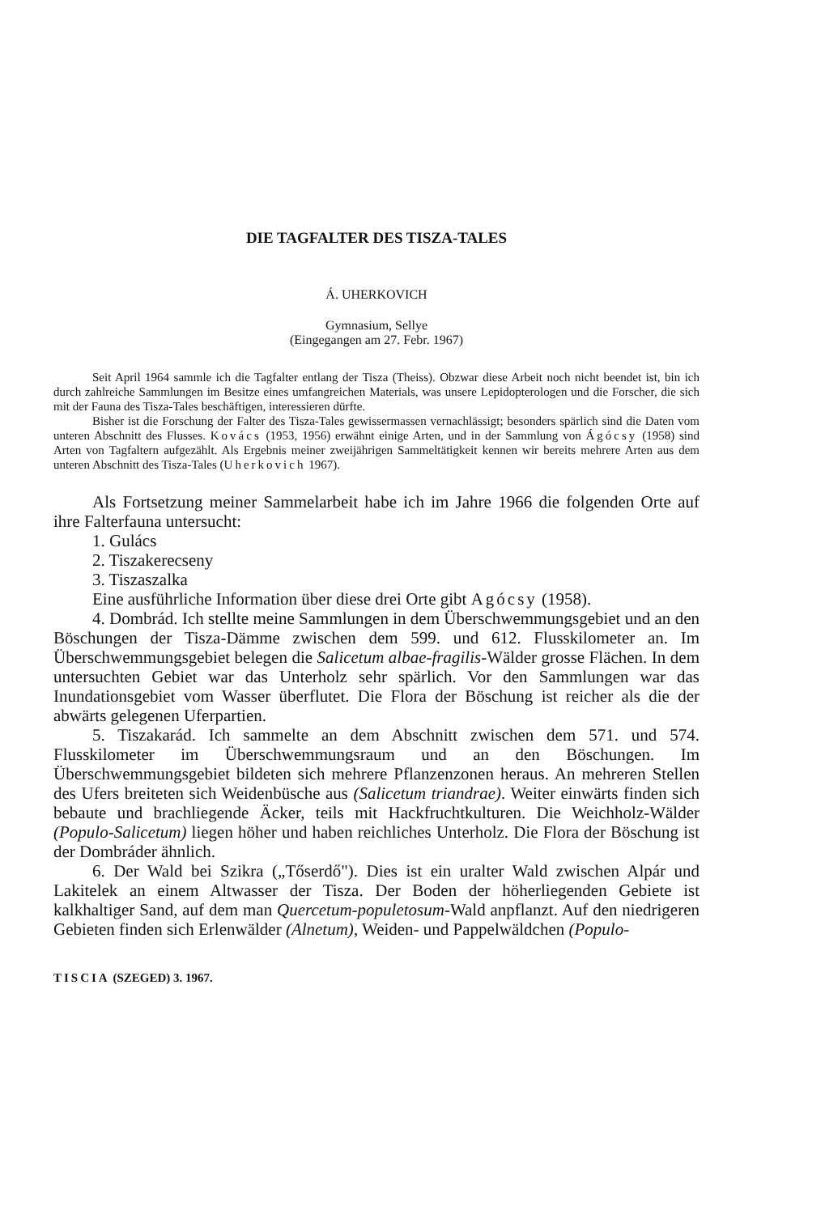DIE TAGFALTER DES TISZA-TALES
Á. UHERKOVICH
Gymnasium, Sellye
(Eingegangen am 27. Febr. 1967)
Seit April 1964 sammle ich die Tagfalter entlang der Tisza (Theiss). Obzwar diese Arbeit noch nicht beendet ist, bin ich durch zahlreiche Sammlungen im Besitze eines umfangreichen Materials, was unsere Lepidopterologen und die Forscher, die sich mit der Fauna des Tisza-Tales beschäftigen, interessieren dürfte.
Bisher ist die Forschung der Falter des Tisza-Tales gewissermassen vernachlässigt; besonders spärlich sind die Daten vom unteren Abschnitt des Flusses. Kovács (1953, 1956) erwähnt einige Arten, und in der Sammlung von Ágócsy (1958) sind Arten von Tagfaltern aufgezählt. Als Ergebnis meiner zweijährigen Sammeltätigkeit kennen wir bereits mehrere Arten aus dem unteren Abschnitt des Tisza-Tales (Uherkovich 1967).
Als Fortsetzung meiner Sammelarbeit habe ich im Jahre 1966 die folgenden Orte auf ihre Falterfauna untersucht:
1. Gulács
2. Tiszakerecseny
3. Tiszaszalka
Eine ausführliche Information über diese drei Orte gibt Agócsy (1958).
4. Dombrád. Ich stellte meine Sammlungen in dem Überschwemmungsgebiet und an den Böschungen der Tisza-Dämme zwischen dem 599. und 612. Flusskilometer an. Im Überschwemmungsgebiet belegen die Salicetum albae-fragilis-Wälder grosse Flächen. In dem untersuchten Gebiet war das Unterholz sehr spärlich. Vor den Sammlungen war das Inundationsgebiet vom Wasser überflutet. Die Flora der Böschung ist reicher als die der abwärts gelegenen Uferpartien.
5. Tiszakarád. Ich sammelte an dem Abschnitt zwischen dem 571. und 574. Flusskilometer im Überschwemmungsraum und an den Böschungen. Im Überschwemmungsgebiet bildeten sich mehrere Pflanzenzonen heraus. An mehreren Stellen des Ufers breiteten sich Weidenbüsche aus (Salicetum triandrae). Weiter einwärts finden sich bebaute und brachliegende Äcker, teils mit Hackfruchtkulturen. Die Weichholz-Wälder (Populo-Salicetum) liegen höher und haben reichliches Unterholz. Die Flora der Böschung ist der Dombráder ähnlich.
6. Der Wald bei Szikra („Tőserdő"). Dies ist ein uralter Wald zwischen Alpár und Lakitelek an einem Altwasser der Tisza. Der Boden der höherliegenden Gebiete ist kalkhaltiger Sand, auf dem man Quercetum-populetosum-Wald anpflanzt. Auf den niedrigeren Gebieten finden sich Erlenwälder (Alnetum), Weiden- und Pappelwäldchen (Populo-
TISCIA (SZEGED) 3. 1967.